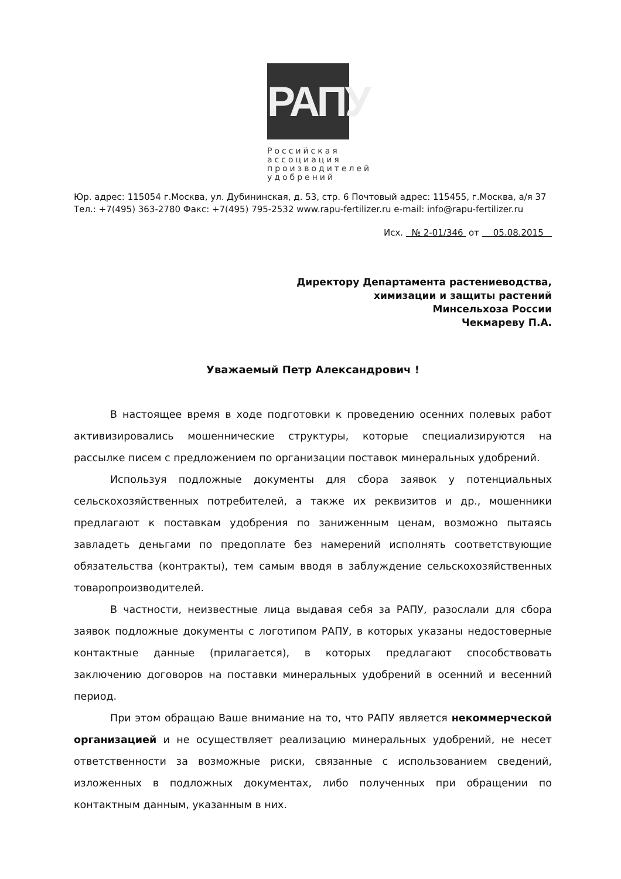РАПУ
Российская
ассоциация
производителей
удобрений
Юр. адрес: 115054 г.Москва, ул. Дубининская, д. 53, стр. 6 Почтовый адрес: 115455, г.Москва, а/я 37
Тел.: +7(495) 363-2780 Факс: +7(495) 795-2532 www.rapu-fertilizer.ru e-mail: info@rapu-fertilizer.ru
Исх. № 2-01/346 от 05.08.2015
Директору Департамента растениеводства,
химизации и защиты растений
Минсельхоза России
Чекмареву П.А.
Уважаемый Петр Александрович !
В настоящее время в ходе подготовки к проведению осенних полевых работ активизировались мошеннические структуры, которые специализируются на рассылке писем с предложением по организации поставок минеральных удобрений.
Используя подложные документы для сбора заявок у потенциальных сельскохозяйственных потребителей, а также их реквизитов и др., мошенники предлагают к поставкам удобрения по заниженным ценам, возможно пытаясь завладеть деньгами по предоплате без намерений исполнять соответствующие обязательства (контракты), тем самым вводя в заблуждение сельскохозяйственных товаропроизводителей.
В частности, неизвестные лица выдавая себя за РАПУ, разослали для сбора заявок подложные документы с логотипом РАПУ, в которых указаны недостоверные контактные данные (прилагается), в которых предлагают способствовать заключению договоров на поставки минеральных удобрений в осенний и весенний период.
При этом обращаю Ваше внимание на то, что РАПУ является некоммерческой организацией и не осуществляет реализацию минеральных удобрений, не несет ответственности за возможные риски, связанные с использованием сведений, изложенных в подложных документах, либо полученных при обращении по контактным данным, указанным в них.